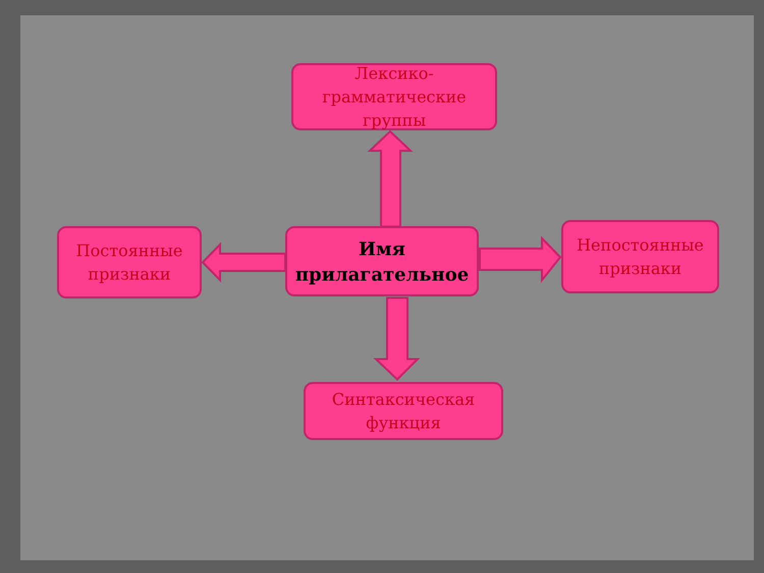Лексико-
грамматические
группы
Постоянные
признаки
Имя
прилагательное
Непостоянные
признаки
Синтаксическая
функция